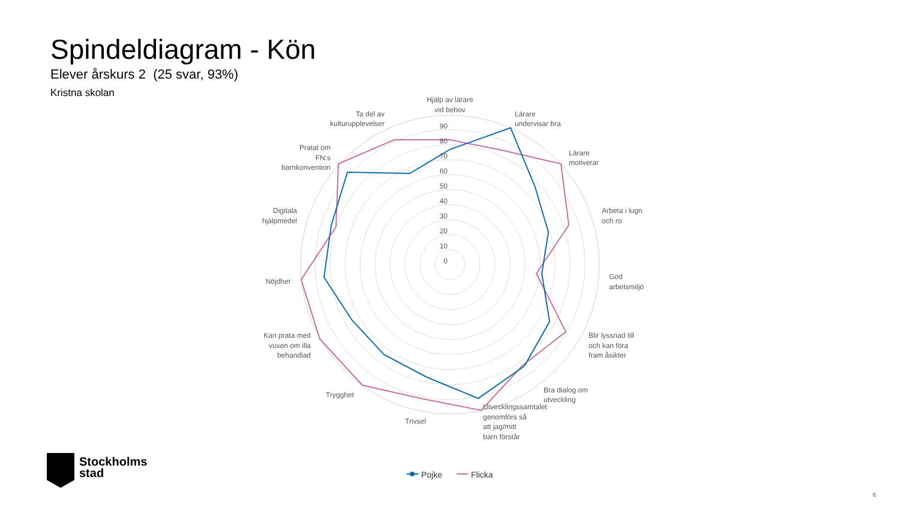Spindeldiagram - Kön
Elever årskurs 2 (25 svar, 93%)
Kristna skolan
Hjälp av lärare
vid behov
Lärare
undervisar bra
Lärare
motiverar
Arbeta i lugn
och ro
God
arbetsmiljö
Blir lyssnad till
och kan föra
fram åsikter
Bra dialog om
utveckling
Utvecklingssamtalet
genomförs så
att jag/mitt
barn förstår
Trivsel
Trygghet
Kan prata med
vuxen om illa
behandlad
Nöjdhet
Digitala
hjälpmedel
Pratat om
FN:s
barnkonvention
Ta del av
kulturupplevelser
90
80
70
60
50
40
30
20
10
0
Pojke
Flicka
Stockholms
stad
6